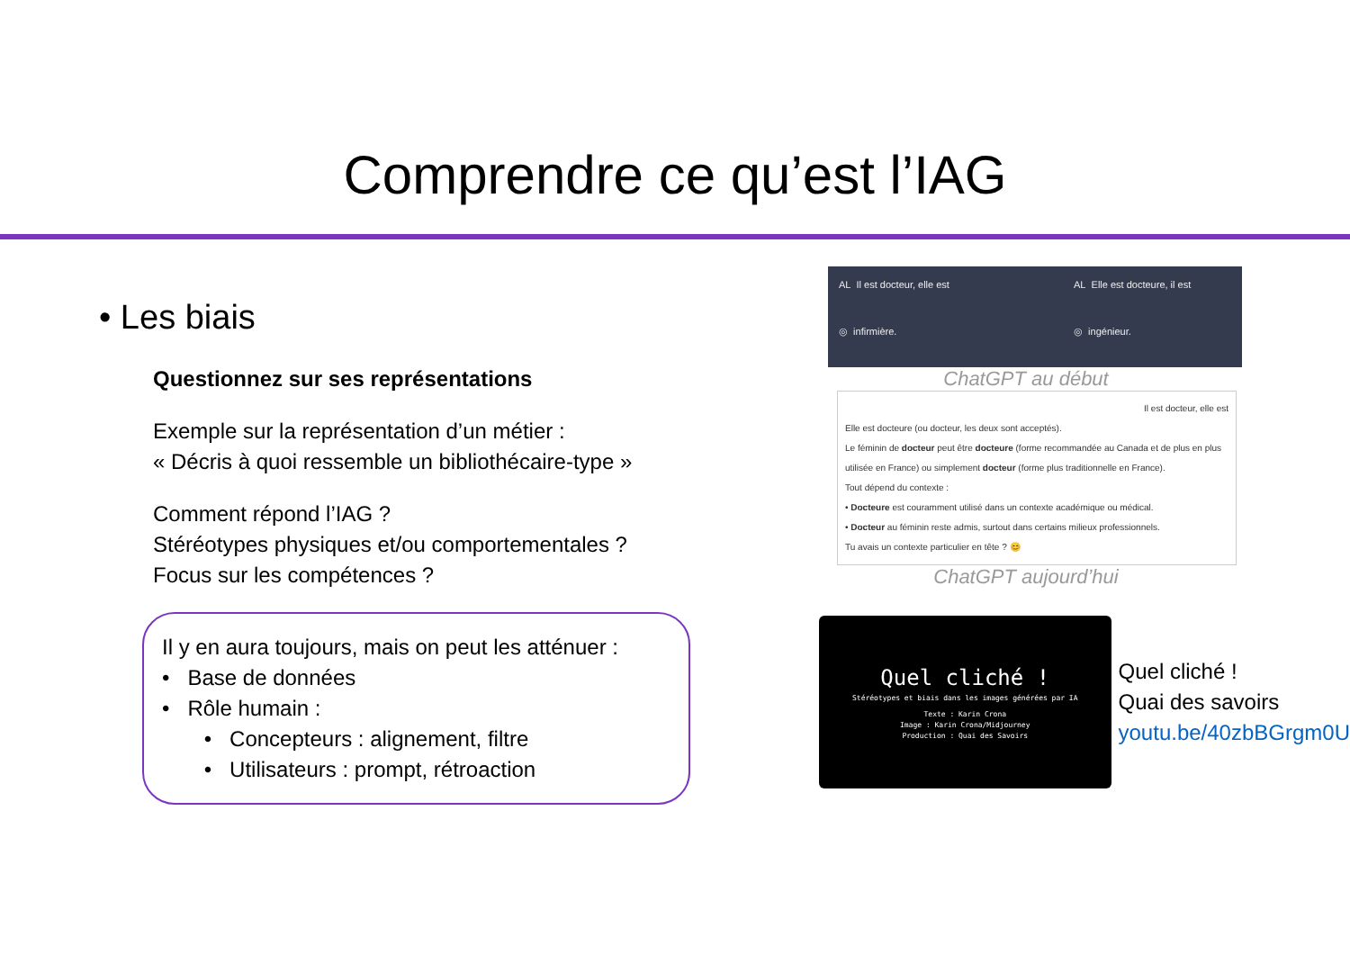Comprendre ce qu’est l’IAG
• Les biais
Questionnez sur ses représentations
Exemple sur la représentation d’un métier :
« Décris à quoi ressemble un bibliothécaire-type »
Comment répond l’IAG ?
Stéréotypes physiques et/ou comportementales ?
Focus sur les compétences ?
Il y en aura toujours, mais on peut les atténuer :
• Base de données
• Rôle humain :
• Concepteurs : alignement, filtre
• Utilisateurs : prompt, rétroaction
AL Il est docteur, elle est
◎ infirmière.
AL Elle est docteure, il est
◎ ingénieur.
ChatGPT au début
Il est docteur, elle est
Elle est docteure (ou docteur, les deux sont acceptés).
Le féminin de docteur peut être docteure (forme recommandée au Canada et de plus en plus utilisée en France) ou simplement docteur (forme plus traditionnelle en France).
Tout dépend du contexte :
• Docteure est couramment utilisé dans un contexte académique ou médical.
• Docteur au féminin reste admis, surtout dans certains milieux professionnels.
Tu avais un contexte particulier en tête ? 😊
ChatGPT aujourd’hui
Quel cliché !
Stéréotypes et biais dans les images générées par IA
Texte : Karin Crona
Image : Karin Crona/Midjourney
Production : Quai des Savoirs
Quel cliché !
Quai des savoirs
youtu.be/40zbBGrgm0U